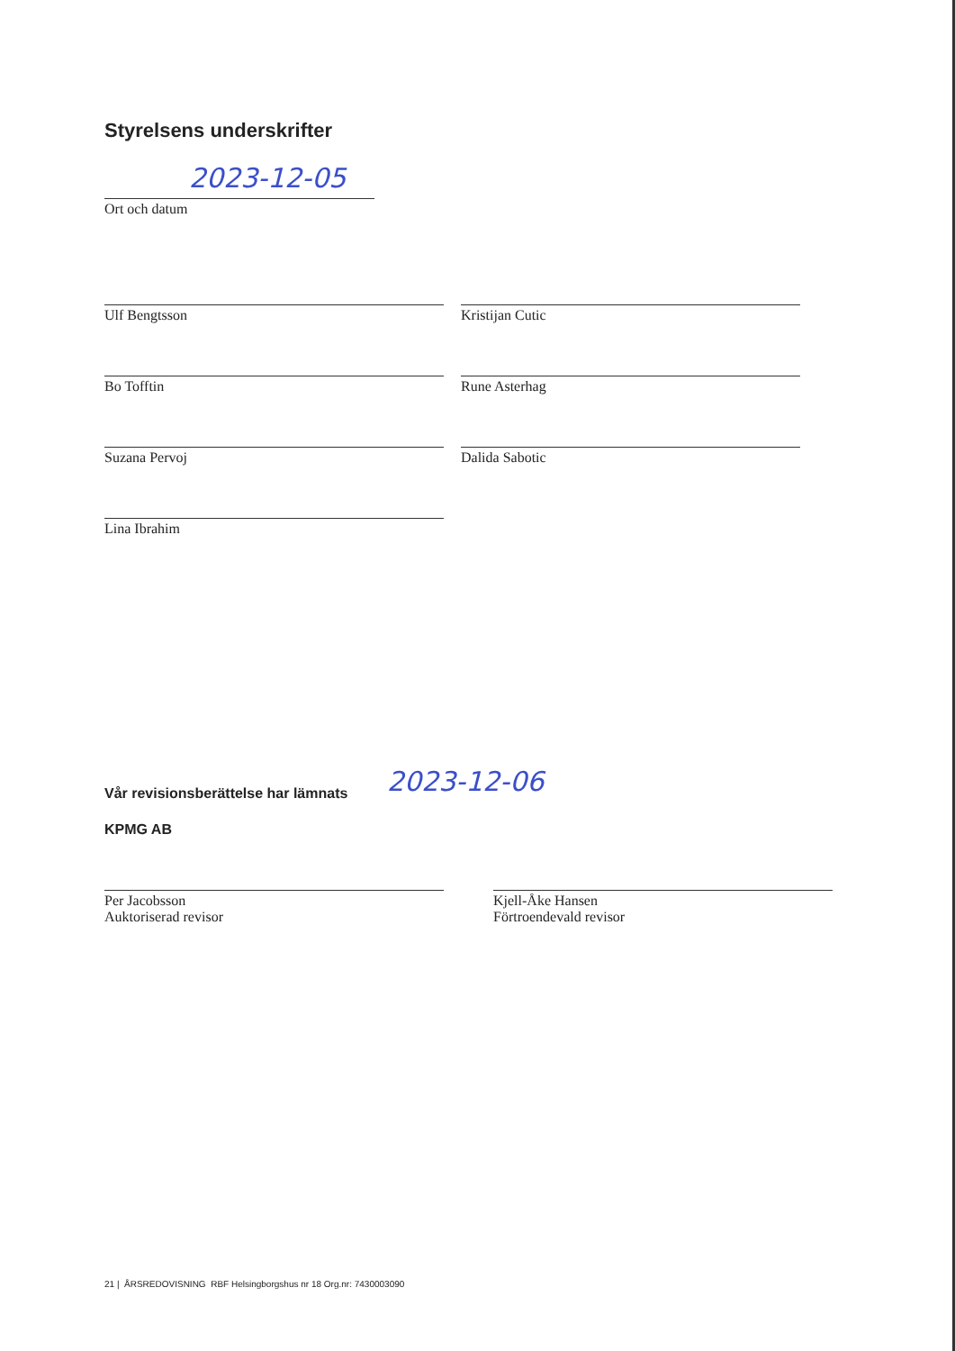Styrelsens underskrifter
2023-12-05
Ort och datum
Ulf Bengtsson Kristijan Cutic
Bo Tofftin Rune Asterhag
Suzana Pervoj Dalida Sabotic
Lina Ibrahim
Vår revisionsberättelse har lämnats
2023-12-06
KPMG AB
Per Jacobsson
Auktoriserad revisor
Kjell-Åke Hansen
Förtroendevald revisor
21 | ÅRSREDOVISNING RBF Helsingborgshus nr 18 Org.nr: 7430003090